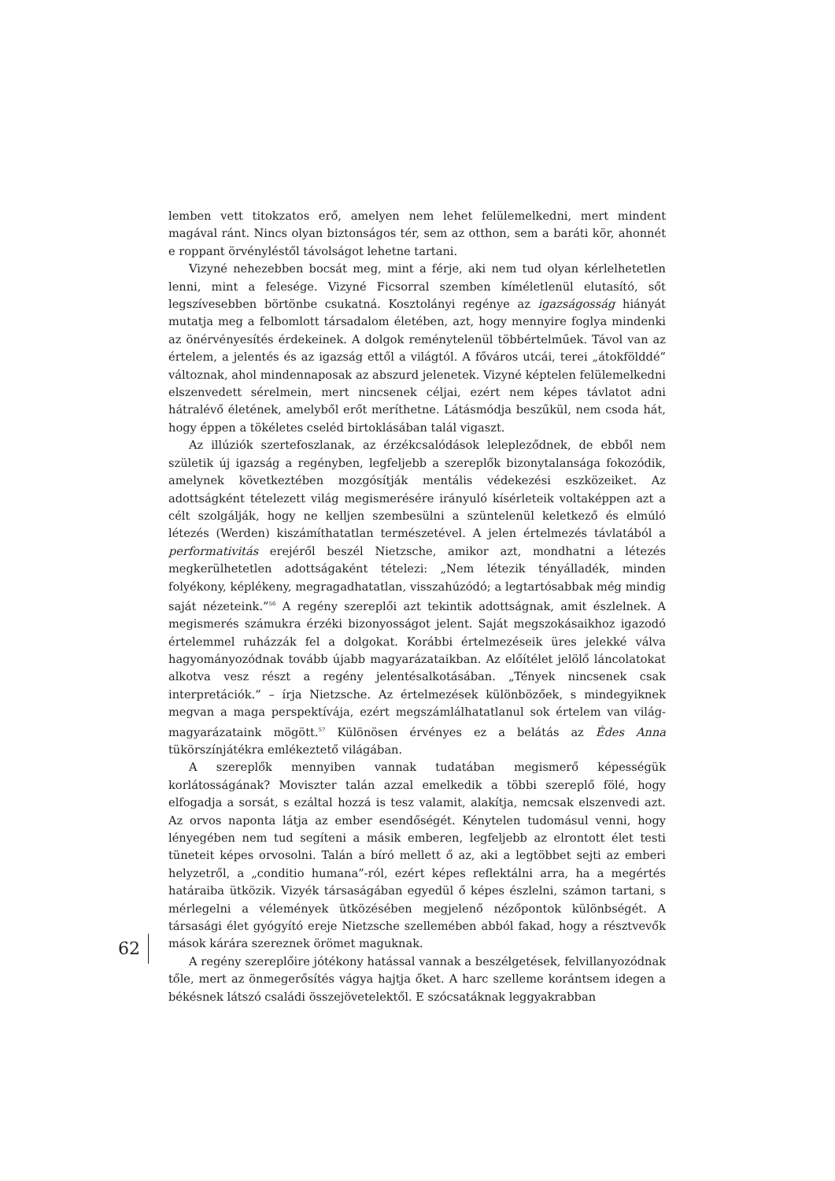62
lemben vett titokzatos erő, amelyen nem lehet felülemelkedni, mert mindent magával ránt. Nincs olyan biztonságos tér, sem az otthon, sem a baráti kör, ahonnét e roppant örvényléstől távolságot lehetne tartani.
Vizyné nehezebben bocsát meg, mint a férje, aki nem tud olyan kérlelhetetlen lenni, mint a felesége. Vizyné Ficsorral szemben kíméletlenül elutasító, sőt legszívesebben börtönbe csukatná. Kosztolányi regénye az igazságosság hiányát mutatja meg a felbomlott társadalom életében, azt, hogy mennyire foglya mindenki az önérvényesítés érdekeinek. A dolgok reménytelenül többértelműek. Távol van az értelem, a jelentés és az igazság ettől a világtól. A főváros utcái, terei „átokfölddé” változnak, ahol mindennaposak az abszurd jelenetek. Vizyné képtelen felülemelkedni elszenvedett sérelmein, mert nincsenek céljai, ezért nem képes távlatot adni hátralévő életének, amelyből erőt meríthetne. Látásmódja beszűkül, nem csoda hát, hogy éppen a tökéletes cseléd birtoklásában talál vigaszt.
Az illúziók szertefoszlanak, az érzékcsalódások lelepleződnek, de ebből nem születik új igazság a regényben, legfeljebb a szereplők bizonytalansága fokozódik, amelynek következtében mozgósítják mentális védekezési eszközeiket. Az adottságként tételezett világ megismerésére irányuló kísérleteik voltaképpen azt a célt szolgálják, hogy ne kelljen szembesülni a szüntelenül keletkező és elmúló létezés (Werden) kiszámíthatatlan természetével. A jelen értelmezés távlatából a performativitás erejéről beszél Nietzsche, amikor azt, mondhatni a létezés megkerülhetetlen adottságaként tételezi: „Nem létezik tényálladék, minden folyékony, képlékeny, megragadhatatlan, visszahúzódó; a legtartósabbak még mindig saját nézeteink.”<sup>56</sup> A regény szereplői azt tekintik adottságnak, amit észlelnek. A megismerés számukra érzéki bizonyosságot jelent. Saját megszokásaikhoz igazodó értelemmel ruházzák fel a dolgokat. Korábbi értelmezéseik üres jelekké válva hagyományozódnak tovább újabb magyarázataikban. Az előítélet jelölő láncolatokat alkotva vesz részt a regény jelentésalkotásában. „Tények nincsenek csak interpretációk.” – írja Nietzsche. Az értelmezések különbözőek, s mindegyiknek megvan a maga perspektívája, ezért megszámlálhatatlanul sok értelem van világ-magyarázataink mögött.<sup>57</sup> Különösen érvényes ez a belátás az Édes Anna tükörszínjátékra emlékeztető világában.
A szereplők mennyiben vannak tudatában megismerő képességük korlátosságának? Moviszter talán azzal emelkedik a többi szereplő fölé, hogy elfogadja a sorsát, s ezáltal hozzá is tesz valamit, alakítja, nemcsak elszenvedi azt. Az orvos naponta látja az ember esendőségét. Kénytelen tudomásul venni, hogy lényegében nem tud segíteni a másik emberen, legfeljebb az elrontott élet testi tüneteit képes orvosolni. Talán a bíró mellett ő az, aki a legtöbbet sejti az emberi helyzetről, a „conditio humana”-ról, ezért képes reflektálni arra, ha a megértés határaiba ütközik. Vizyék társaságában egyedül ő képes észlelni, számon tartani, s mérlegelni a vélemények ütközésében megjelenő nézőpontok különbségét. A társasági élet gyógyító ereje Nietzsche szellemében abból fakad, hogy a résztvevők mások kárára szereznek örömet maguknak.
A regény szereplőire jótékony hatással vannak a beszélgetések, felvillanyozódnak tőle, mert az önmegerősítés vágya hajtja őket. A harc szelleme korántsem idegen a békésnek látszó családi összejövetelektől. E szócsatáknak leggyakrabban